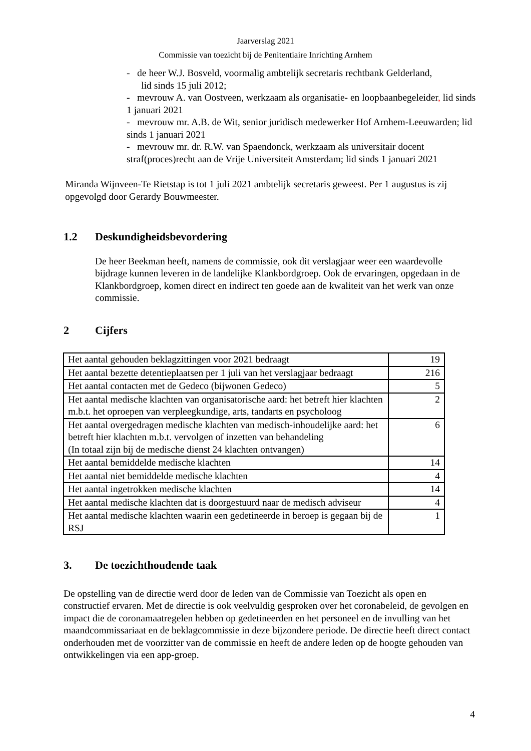Jaarverslag 2021
Commissie van toezicht bij de Penitentiaire Inrichting Arnhem
- de heer W.J. Bosveld, voormalig ambtelijk secretaris rechtbank Gelderland,
lid sinds 15 juli 2012;
- mevrouw A. van Oostveen, werkzaam als organisatie- en loopbaanbegeleider, lid sinds 1 januari 2021
- mevrouw mr. A.B. de Wit, senior juridisch medewerker Hof Arnhem-Leeuwarden; lid sinds 1 januari 2021
- mevrouw mr. dr. R.W. van Spaendonck, werkzaam als universitair docent straf(proces)recht aan de Vrije Universiteit Amsterdam; lid sinds 1 januari 2021
Miranda Wijnveen-Te Rietstap is tot 1 juli 2021 ambtelijk secretaris geweest. Per 1 augustus is zij opgevolgd door Gerardy Bouwmeester.
1.2 Deskundigheidsbevordering
De heer Beekman heeft, namens de commissie, ook dit verslagjaar weer een waardevolle bijdrage kunnen leveren in de landelijke Klankbordgroep. Ook de ervaringen, opgedaan in de Klankbordgroep, komen direct en indirect ten goede aan de kwaliteit van het werk van onze commissie.
2 Cijfers
| Het aantal gehouden beklagzittingen voor 2021 bedraagt | 19 |
| Het aantal bezette detentieplaatsen per 1 juli van het verslagjaar bedraagt | 216 |
| Het aantal contacten met de Gedeco (bijwonen Gedeco) | 5 |
| Het aantal medische klachten van organisatorische aard: het betreft hier klachten m.b.t. het oproepen van verpleegkundige, arts, tandarts en psycholoog | 2 |
| Het aantal overgedragen medische klachten van medisch-inhoudelijke aard: het betreft hier klachten m.b.t. vervolgen of inzetten van behandeling (In totaal zijn bij de medische dienst 24 klachten ontvangen) | 6 |
| Het aantal bemiddelde medische klachten | 14 |
| Het aantal niet bemiddelde medische klachten | 4 |
| Het aantal ingetrokken medische klachten | 14 |
| Het aantal medische klachten dat is doorgestuurd naar de medisch adviseur | 4 |
| Het aantal medische klachten waarin een gedetineerde in beroep is gegaan bij de RSJ | 1 |
3. De toezichthoudende taak
De opstelling van de directie werd door de leden van de Commissie van Toezicht als open en constructief ervaren. Met de directie is ook veelvuldig gesproken over het coronabeleid, de gevolgen en impact die de coronamaatregelen hebben op gedetineerden en het personeel en de invulling van het maandcommissariaat en de beklagcommissie in deze bijzondere periode. De directie heeft direct contact onderhouden met de voorzitter van de commissie en heeft de andere leden op de hoogte gehouden van ontwikkelingen via een app-groep.
4